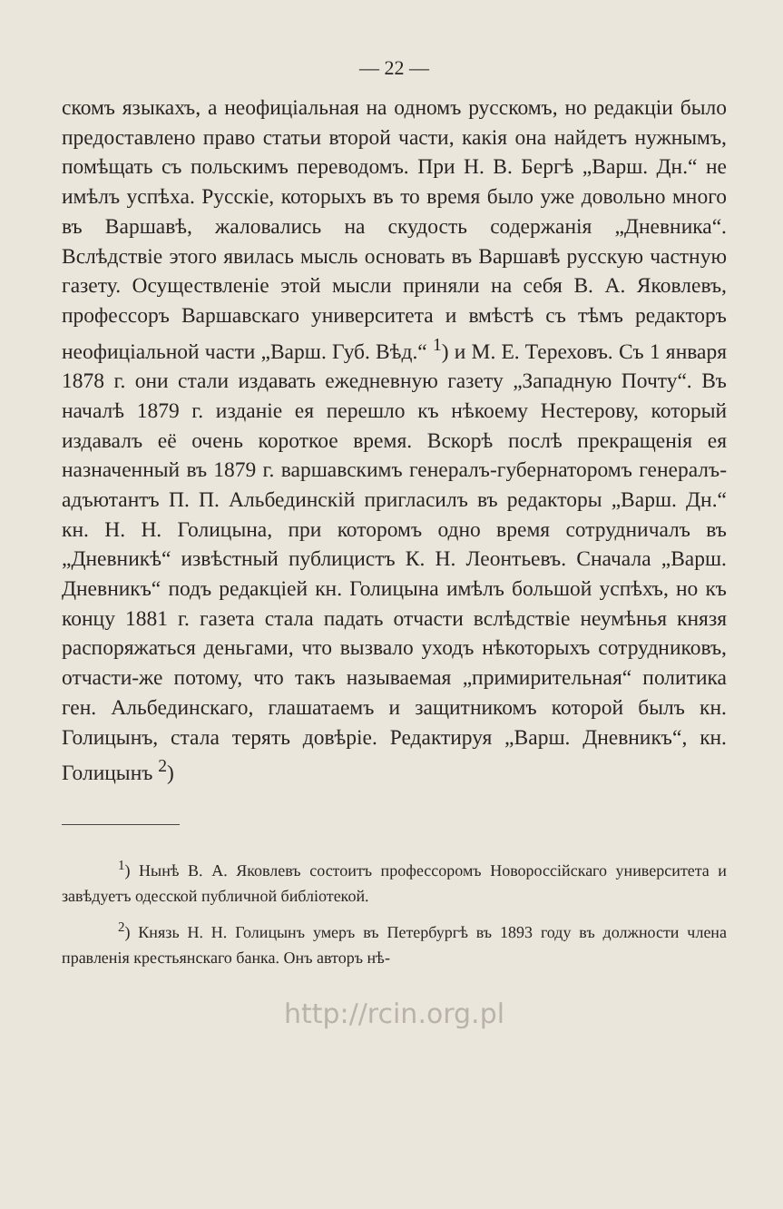— 22 —
скомъ языкахъ, а неофиціальная на одномъ русскомъ, но редакціи было предоставлено право статьи второй части, какія она найдетъ нужнымъ, помѣщать съ польскимъ переводомъ. При Н. В. Бергѣ „Варш. Дн.“ не имѣлъ успѣха. Русскіе, которыхъ въ то время было уже довольно много въ Варшавѣ, жаловались на скудость содержанія „Дневника“. Вслѣдствіе этого явилась мысль основать въ Варшавѣ русскую частную газету. Осуществленіе этой мысли приняли на себя В. А. Яковлевъ, профессоръ Варшавскаго университета и вмѣстѣ съ тѣмъ редакторъ неофиціальной части „Варш. Губ. Вѣд.“ <sup>1</sup>) и М. Е. Тереховъ. Съ 1 января 1878 г. они стали издавать ежедневную газету „Западную Почту“. Въ началѣ 1879 г. изданіе ея перешло къ нѣкоему Нестерову, который издавалъ её очень короткое время. Вскорѣ послѣ прекращенія ея назначенный въ 1879 г. варшавскимъ генералъ-губернаторомъ генералъ-адъютантъ П. П. Альбединскій пригласилъ въ редакторы „Варш. Дн.“ кн. Н. Н. Голицына, при которомъ одно время сотрудничалъ въ „Дневникѣ“ извѣстный публицистъ К. Н. Леонтьевъ. Сначала „Варш. Дневникъ“ подъ редакціей кн. Голицына имѣлъ большой успѣхъ, но къ концу 1881 г. газета стала падать отчасти вслѣдствіе неумѣнья князя распоряжаться деньгами, что вызвало уходъ нѣкоторыхъ сотрудниковъ, отчасти-же потому, что такъ называемая „примирительная“ политика ген. Альбединскаго, глашатаемъ и защитникомъ которой былъ кн. Голицынъ, стала терять довѣріе. Редактируя „Варш. Дневникъ“, кн. Голицынъ <sup>2</sup>)
<sup>1</sup>) Нынѣ В. А. Яковлевъ состоитъ профессоромъ Новороссійскаго университета и завѣдуетъ одесской публичной библіотекой.
<sup>2</sup>) Князь Н. Н. Голицынъ умеръ въ Петербургѣ въ 1893 году въ должности члена правленія крестьянскаго банка. Онъ авторъ нѣ-
http://rcin.org.pl